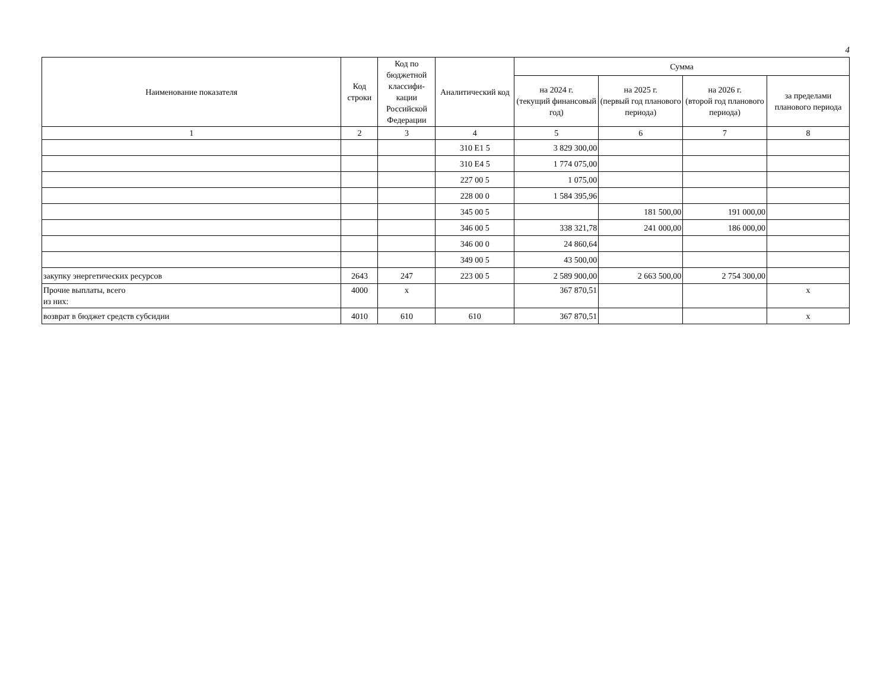4
| Наименование показателя | Код строки | Код по бюджетной классифи-кации Российской Федерации | Аналитический код | Сумма | | | |
| --- | --- | --- | --- | --- | --- | --- | --- |
| | | | | на 2024 г. (текущий финансовый год) | на 2025 г. (первый год планового периода) | на 2026 г. (второй год планового периода) | за пределами планового периода |
| 1 | 2 | 3 | 4 | 5 | 6 | 7 | 8 |
| | | | 310 Е1 5 | 3 829 300,00 | | | |
| | | | 310 Е4 5 | 1 774 075,00 | | | |
| | | | 227 00 5 | 1 075,00 | | | |
| | | | 228 00 0 | 1 584 395,96 | | | |
| | | | 345 00 5 | | 181 500,00 | 191 000,00 | |
| | | | 346 00 5 | 338 321,78 | 241 000,00 | 186 000,00 | |
| | | | 346 00 0 | 24 860,64 | | | |
| | | | 349 00 5 | 43 500,00 | | | |
| закупку энергетических ресурсов | 2643 | 247 | 223 00 5 | 2 589 900,00 | 2 663 500,00 | 2 754 300,00 | |
| Прочие выплаты, всего из них: | 4000 | x | | 367 870,51 | | | x |
| возврат в бюджет средств субсидии | 4010 | 610 | 610 | 367 870,51 | | | x |